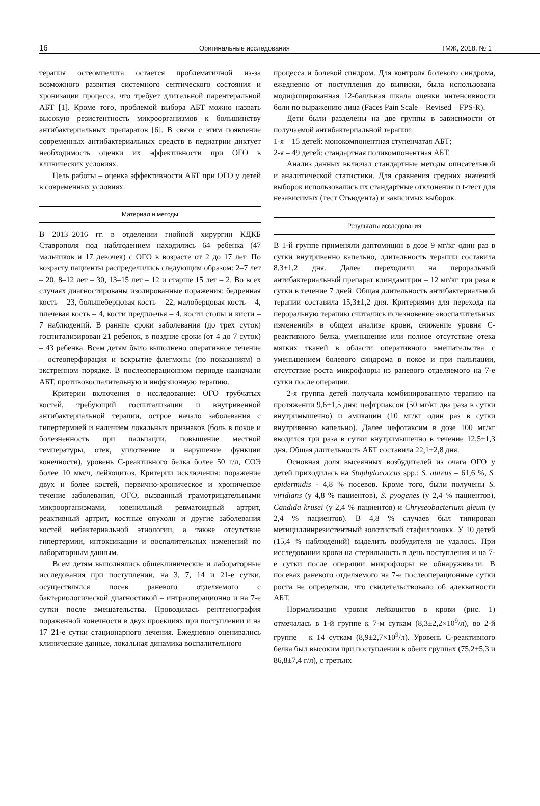16 Оригинальные исследования ТМЖ, 2018, № 1
терапия остеомиелита остается проблематичной из-за возможного развития системного септического состояния и хронизации процесса, что требует длительной парентеральной АБТ [1]. Кроме того, проблемой выбора АБТ можно назвать высокую резистентность микроорганизмов к большинству антибактериальных препаратов [6]. В связи с этим появление современных антибактериальных средств в педиатрии диктует необходимость оценки их эффективности при ОГО в клинических условиях.
Цель работы – оценка эффективности АБТ при ОГО у детей в современных условиях.
Материал и методы
В 2013–2016 гг. в отделении гнойной хирургии КДКБ Ставрополя под наблюдением находились 64 ребенка (47 мальчиков и 17 девочек) с ОГО в возрасте от 2 до 17 лет. По возрасту пациенты распределились следующим образом: 2–7 лет – 20, 8–12 лет – 30, 13–15 лет – 12 и старше 15 лет – 2. Во всех случаях диагностированы изолированные поражения: бедренная кость – 23, большеберцовая кость – 22, малоберцовая кость – 4, плечевая кость – 4, кости предплечья – 4, кости стопы и кисти – 7 наблюдений. В ранние сроки заболевания (до трех суток) госпитализирован 21 ребенок, в поздние сроки (от 4 до 7 суток) – 43 ребенка. Всем детям было выполнено оперативное лечение – остеоперфорация и вскрытие флегмоны (по показаниям) в экстренном порядке. В послеоперационном периоде назначали АБТ, противовоспалительную и инфузионную терапию.
Критерии включения в исследование: ОГО трубчатых костей, требующий госпитализации и внутривенной антибактериальной терапии, острое начало заболевания с гипертермией и наличием локальных признаков (боль в покое и болезненность при пальпации, повышение местной температуры, отек, уплотнение и нарушение функции конечности), уровень С-реактивного белка более 50 г/л, СОЭ более 10 мм/ч, лейкоцитоз. Критерии исключения: поражение двух и более костей, первично-хроническое и хроническое течение заболевания, ОГО, вызванный грамотрицательными микроорганизмами, ювенильный ревматоидный артрит, реактивный артрит, костные опухоли и другие заболевания костей небактериальной этиологии, а также отсутствие гипертермии, интоксикации и воспалительных изменений по лабораторным данным.
Всем детям выполнялись общеклинические и лабораторные исследования при поступлении, на 3, 7, 14 и 21-е сутки, осуществлялся посев раневого отделяемого с бактериологической диагностикой – интраоперационно и на 7-е сутки после вмешательства. Проводилась рентгенография пораженной конечности в двух проекциях при поступлении и на 17–21-е сутки стационарного лечения. Ежедневно оценивались клинические данные, локальная динамика воспалительного
процесса и болевой синдром. Для контроля болевого синдрома, ежедневно от поступления до выписки, была использована модифицированная 12-балльная шкала оценки интенсивности боли по выражению лица (Faces Pain Scale – Revised – FPS-R).
Дети были разделены на две группы в зависимости от получаемой антибактериальной терапии:
1-я – 15 детей: монокомпонентная ступенчатая АБТ;
2-я – 49 детей: стандартная поликомпонентная АБТ.
Анализ данных включал стандартные методы описательной и аналитической статистики. Для сравнения средних значений выборок использовались их стандартные отклонения и t-тест для независимых (тест Стьюдента) и зависимых выборок.
Результаты исследования
В 1-й группе применяли даптомицин в дозе 9 мг/кг один раз в сутки внутривенно капельно, длительность терапии составила 8,3±1,2 дня. Далее переходили на пероральный антибактериальный препарат клиндамицин – 12 мг/кг три раза в сутки в течение 7 дней. Общая длительность антибактериальной терапии составила 15,3±1,2 дня. Критериями для перехода на пероральную терапию считались исчезновение «воспалительных изменений» в общем анализе крови, снижение уровня С-реактивного белка, уменьшение или полное отсутствие отека мягких тканей в области оперативного вмешательства с уменьшением болевого синдрома в покое и при пальпации, отсутствие роста микрофлоры из раневого отделяемого на 7-е сутки после операции.
2-я группа детей получала комбинированную терапию на протяжении 9,6±1,5 дня: цефтриаксон (50 мг/кг два раза в сутки внутримышечно) и амикацин (10 мг/кг один раз в сутки внутривенно капельно). Далее цефотаксим в дозе 100 мг/кг вводился три раза в сутки внутримышечно в течение 12,5±1,3 дня. Общая длительность АБТ составила 22,1±2,8 дня.
Основная доля высеянных возбудителей из очага ОГО у детей приходилась на Staphylococcus spp.: S. aureus – 61,6 %, S. epidermidis - 4,8 % посевов. Кроме того, были получены S. viridians (у 4,8 % пациентов), S. pyogenes (у 2,4 % пациентов), Candida krusei (у 2,4 % пациентов) и Chryseobacterium gleum (у 2,4 % пациентов). В 4,8 % случаев был типирован метициллинрезистентный золотистый стафиллококк. У 10 детей (15,4 % наблюдений) выделить возбудителя не удалось. При исследовании крови на стерильность в день поступления и на 7-е сутки после операции микрофлоры не обнаруживали. В посевах раневого отделяемого на 7-е послеоперационные сутки роста не определяли, что свидетельствовало об адекватности АБТ.
Нормализация уровня лейкоцитов в крови (рис. 1) отмечалась в 1-й группе к 7-м суткам (8,3±2,2×10<sup>9</sup>/л), во 2-й группе – к 14 суткам (8,9±2,7×10<sup>9</sup>/л). Уровень С-реактивного белка был высоким при поступлении в обеих группах (75,2±5,3 и 86,8±7,4 г/л), с третьих